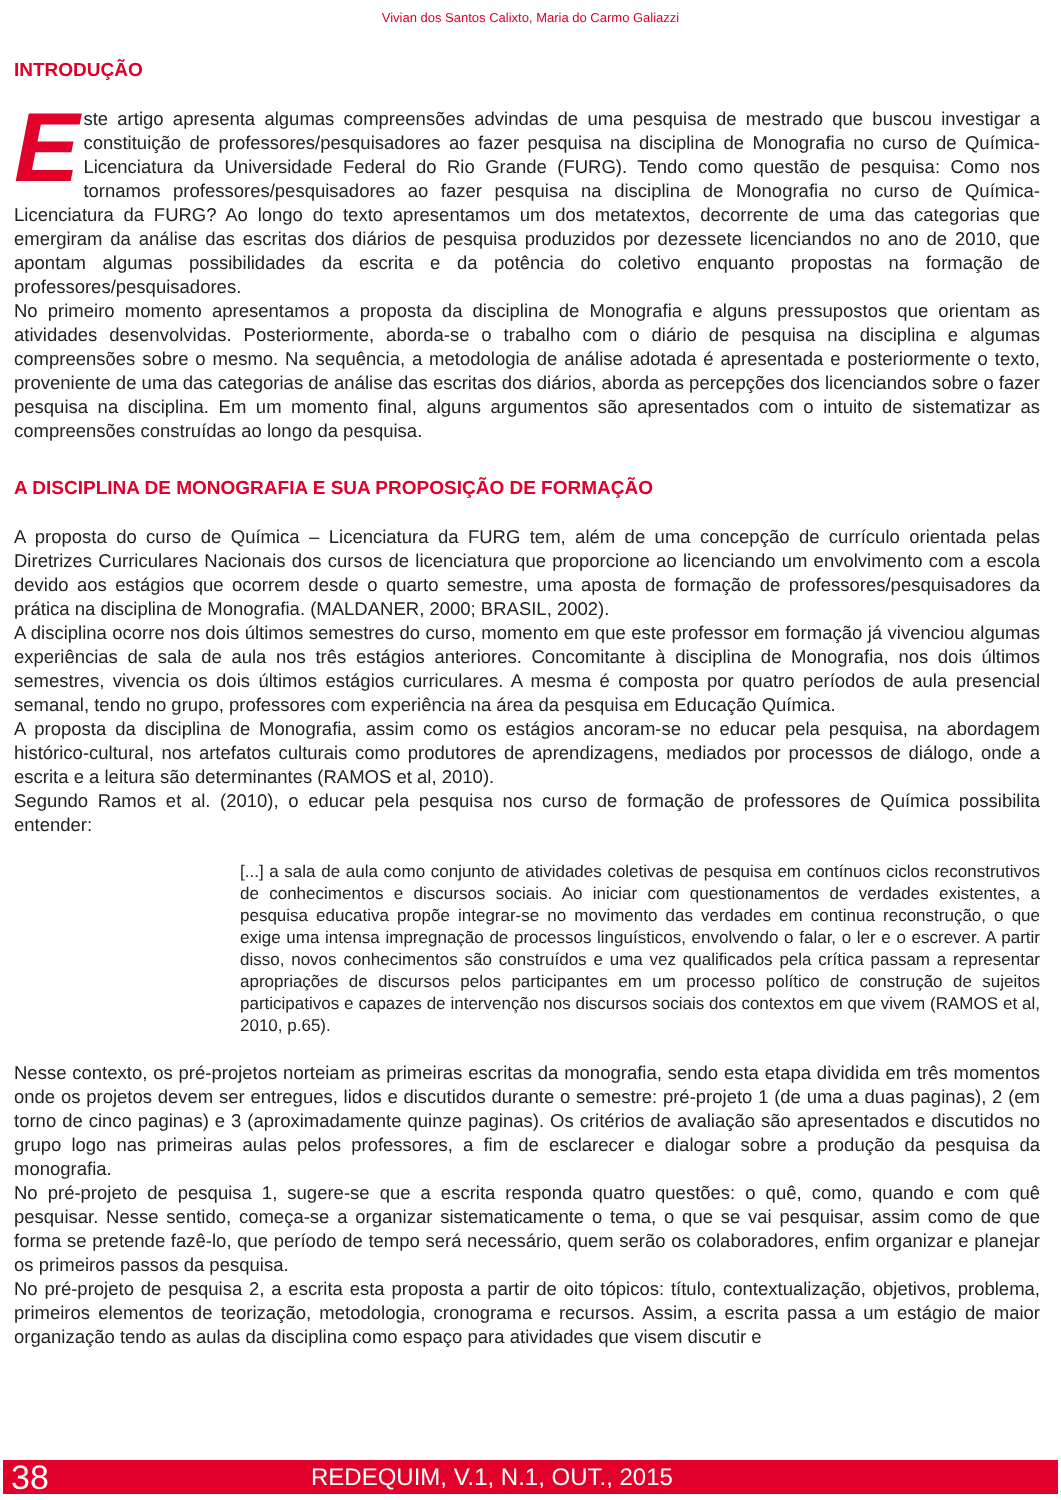Vivian dos Santos Calixto, Maria do Carmo Galiazzi
INTRODUÇÃO
Este artigo apresenta algumas compreensões advindas de uma pesquisa de mestrado que buscou investigar a constituição de professores/pesquisadores ao fazer pesquisa na disciplina de Monografia no curso de Química-Licenciatura da Universidade Federal do Rio Grande (FURG). Tendo como questão de pesquisa: Como nos tornamos professores/pesquisadores ao fazer pesquisa na disciplina de Monografia no curso de Química-Licenciatura da FURG? Ao longo do texto apresentamos um dos metatextos, decorrente de uma das categorias que emergiram da análise das escritas dos diários de pesquisa produzidos por dezessete licenciandos no ano de 2010, que apontam algumas possibilidades da escrita e da potência do coletivo enquanto propostas na formação de professores/pesquisadores.
No primeiro momento apresentamos a proposta da disciplina de Monografia e alguns pressupostos que orientam as atividades desenvolvidas. Posteriormente, aborda-se o trabalho com o diário de pesquisa na disciplina e algumas compreensões sobre o mesmo. Na sequência, a metodologia de análise adotada é apresentada e posteriormente o texto, proveniente de uma das categorias de análise das escritas dos diários, aborda as percepções dos licenciandos sobre o fazer pesquisa na disciplina. Em um momento final, alguns argumentos são apresentados com o intuito de sistematizar as compreensões construídas ao longo da pesquisa.
A DISCIPLINA DE MONOGRAFIA E SUA PROPOSIÇÃO DE FORMAÇÃO
A proposta do curso de Química – Licenciatura da FURG tem, além de uma concepção de currículo orientada pelas Diretrizes Curriculares Nacionais dos cursos de licenciatura que proporcione ao licenciando um envolvimento com a escola devido aos estágios que ocorrem desde o quarto semestre, uma aposta de formação de professores/pesquisadores da prática na disciplina de Monografia. (MALDANER, 2000; BRASIL, 2002).
A disciplina ocorre nos dois últimos semestres do curso, momento em que este professor em formação já vivenciou algumas experiências de sala de aula nos três estágios anteriores. Concomitante à disciplina de Monografia, nos dois últimos semestres, vivencia os dois últimos estágios curriculares. A mesma é composta por quatro períodos de aula presencial semanal, tendo no grupo, professores com experiência na área da pesquisa em Educação Química.
A proposta da disciplina de Monografia, assim como os estágios ancoram-se no educar pela pesquisa, na abordagem histórico-cultural, nos artefatos culturais como produtores de aprendizagens, mediados por processos de diálogo, onde a escrita e a leitura são determinantes (RAMOS et al, 2010).
Segundo Ramos et al. (2010), o educar pela pesquisa nos curso de formação de professores de Química possibilita entender:
[...] a sala de aula como conjunto de atividades coletivas de pesquisa em contínuos ciclos reconstrutivos de conhecimentos e discursos sociais. Ao iniciar com questionamentos de verdades existentes, a pesquisa educativa propõe integrar-se no movimento das verdades em continua reconstrução, o que exige uma intensa impregnação de processos linguísticos, envolvendo o falar, o ler e o escrever. A partir disso, novos conhecimentos são construídos e uma vez qualificados pela crítica passam a representar apropriações de discursos pelos participantes em um processo político de construção de sujeitos participativos e capazes de intervenção nos discursos sociais dos contextos em que vivem (RAMOS et al, 2010, p.65).
Nesse contexto, os pré-projetos norteiam as primeiras escritas da monografia, sendo esta etapa dividida em três momentos onde os projetos devem ser entregues, lidos e discutidos durante o semestre: pré-projeto 1 (de uma a duas paginas), 2 (em torno de cinco paginas) e 3 (aproximadamente quinze paginas). Os critérios de avaliação são apresentados e discutidos no grupo logo nas primeiras aulas pelos professores, a fim de esclarecer e dialogar sobre a produção da pesquisa da monografia.
No pré-projeto de pesquisa 1, sugere-se que a escrita responda quatro questões: o quê, como, quando e com quê pesquisar. Nesse sentido, começa-se a organizar sistematicamente o tema, o que se vai pesquisar, assim como de que forma se pretende fazê-lo, que período de tempo será necessário, quem serão os colaboradores, enfim organizar e planejar os primeiros passos da pesquisa.
No pré-projeto de pesquisa 2, a escrita esta proposta a partir de oito tópicos: título, contextualização, objetivos, problema, primeiros elementos de teorização, metodologia, cronograma e recursos. Assim, a escrita passa a um estágio de maior organização tendo as aulas da disciplina como espaço para atividades que visem discutir e
38 REDEQUIM, V.1, N.1, OUT., 2015